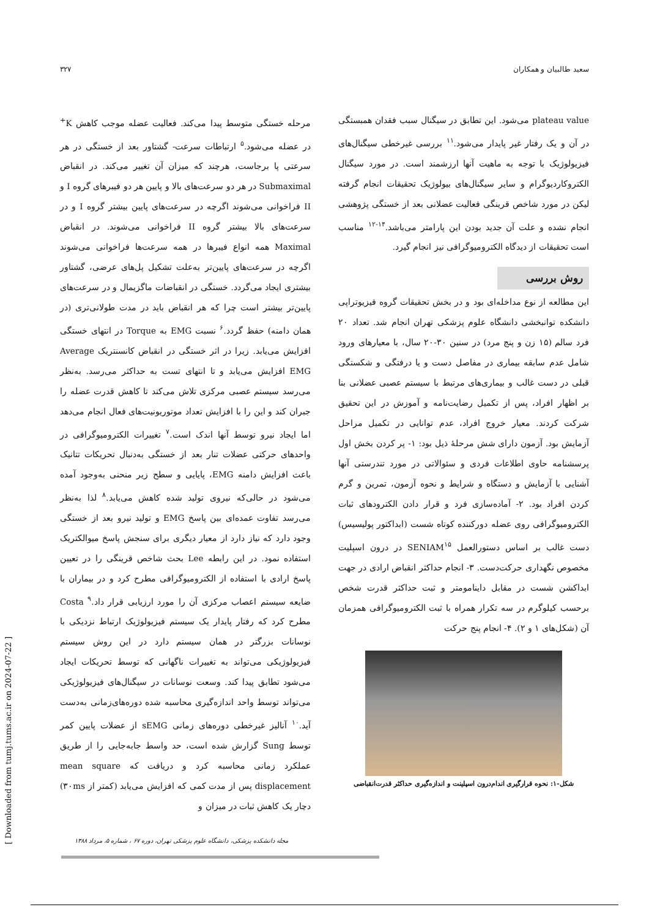سعید طالبیان و همکاران ۳۲۷
مرحله خستگی متوسط پیدا می‌کند. فعالیت عضله موجب کاهش K<sup>+</sup> در عضله می‌شود.<sup>۵</sup> ارتباطات سرعت- گشتاور بعد از خستگی در هر سرعتی پا برجاست، هرچند که میزان آن تغییر می‌کند. در انقباض Submaximal در هر دو سرعت‌های بالا و پایین هر دو فیبرهای گروه I و II فراخوانی می‌شوند اگرچه در سرعت‌های پایین بیشتر گروه I و در سرعت‌های بالا بیشتر گروه II فراخوانی می‌شوند. در انقباض Maximal همه انواع فیبرها در همه سرعت‌ها فراخوانی می‌شوند اگرچه در سرعت‌های پایین‌تر به‌علت تشکیل پل‌های عرضی، گشتاور بیشتری ایجاد می‌گردد. خستگی در انقباضات ماگزیمال و در سرعت‌های پایین‌تر بیشتر است چرا که هر انقباض باید در مدت طولانی‌تری (در همان دامنه) حفظ گردد.<sup>۶</sup> نسبت EMG به Torque در انتهای خستگی افزایش می‌یابد. زیرا در اثر خستگی در انقباض کانسنتریک Average EMG افزایش می‌یابد و تا انتهای تست به حداکثر می‌رسد. به‌نظر می‌رسد سیستم عصبی مرکزی تلاش می‌کند تا کاهش قدرت عضله را جبران کند و این را با افزایش تعداد موتوریونیت‌های فعال انجام می‌دهد اما ایجاد نیرو توسط آنها اندک است.<sup>۷</sup> تغییرات الکترومیوگرافی در واحدهای حرکتی عضلات تنار بعد از خستگی به‌دنبال تحریکات تتانیک باعث افزایش دامنه EMG، پایایی و سطح زیر منحنی به‌وجود آمده می‌شود در حالی‌که نیروی تولید شده کاهش می‌یابد.<sup>۸</sup> لذا به‌نظر می‌رسد تفاوت عمده‌ای بین پاسخ EMG و تولید نیرو بعد از خستگی وجود دارد که نیاز دارد از معیار دیگری برای سنجش پاسخ میوالکتریک استفاده نمود. در این رابطه Lee بحث شاخص قرینگی را در تعیین پاسخ ارادی با استفاده از الکترومیوگرافی مطرح کرد و در بیماران با ضایعه سیستم اعصاب مرکزی آن را مورد ارزیابی قرار داد.<sup>۹</sup> Costa مطرح کرد که رفتار پایدار یک سیستم فیزیولوژیک ارتباط نزدیکی با نوسانات بزرگتر در همان سیستم دارد در این روش سیستم فیزیولوژیکی می‌تواند به تغییرات ناگهانی که توسط تحریکات ایجاد می‌شود تطابق پیدا کند. وسعت نوسانات در سیگنال‌های فیزیولوژیکی می‌تواند توسط واحد اندازه‌گیری محاسبه شده دوره‌های‌زمانی به‌دست آید.<sup>۱۰</sup> آنالیز غیرخطی دوره‌های زمانی sEMG از عضلات پایین کمر توسط Sung گزارش شده است، حد واسط جابه‌جایی را از طریق عملکرد زمانی محاسبه کرد و دریافت که mean square displacement پس از مدت کمی که افزایش می‌یابد (کمتر از ۳۰ms) دچار یک کاهش ثبات در میزان و
plateau value می‌شود. این تطابق در سیگنال سبب فقدان همبستگی در آن و یک رفتار غیر پایدار می‌شود.<sup>۱۱</sup> بررسی غیرخطی سیگنال‌های فیزیولوژیک با توجه به ماهیت آنها ارزشمند است. در مورد سیگنال الکتروکاردیوگرام و سایر سیگنال‌های بیولوژیک تحقیقات انجام گرفته لیکن در مورد شاخص قرینگی فعالیت عضلانی بعد از خستگی پژوهشی انجام نشده و علت آن جدید بودن این پارامتر می‌باشد.<sup>۱۴-۱۲</sup> مناسب است تحقیقات از دیدگاه الکترومیوگرافی نیز انجام گیرد.
روش بررسی
این مطالعه از نوع مداخله‌ای بود و در بخش تحقیقات گروه فیزیوتراپی دانشکده توانبخشی دانشگاه علوم پزشکی تهران انجام شد. تعداد ۲۰ فرد سالم (۱۵ زن و پنج مرد) در سنین ۳۰-۲۰ سال، با معیارهای ورود شامل عدم سابقه بیماری در مفاصل دست و یا درفتگی و شکستگی قبلی در دست غالب و بیماری‌های مرتبط با سیستم عصبی عضلانی بنا بر اظهار افراد، پس از تکمیل رضایت‌نامه و آموزش در این تحقیق شرکت کردند. معیار خروج افراد، عدم توانایی در تکمیل مراحل آزمایش بود. آزمون دارای شش مرحلهٔ ذیل بود: ۱- پر کردن بخش اول پرسشنامه حاوی اطلاعات فردی و سئوالاتی در مورد تندرستی آنها آشنایی با آزمایش و دستگاه و شرایط و نحوه آزمون، تمرین و گرم کردن افراد بود. ۲- آماده‌سازی فرد و قرار دادن الکترودهای ثبات الکترومیوگرافی روی عضله دورکننده کوتاه شست (ابداکتور پولیسیس) دست غالب بر اساس دستورالعمل SENIAM<sup>۱۵</sup> در درون اسپلیت مخصوص نگهداری حرکت‌دست. ۳- انجام حداکثر انقباض ارادی در جهت ابداکشن شست در مقابل داینامومتر و ثبت حداکثر قدرت شخص برحسب کیلوگرم در سه تکرار همراه با ثبت الکترومیوگرافی همزمان آن (شکل‌های ۱ و ۲). ۴- انجام پنج حرکت
شکل-۱: نحوه قرارگیری اندام‌درون اسپلینت و اندازه‌گیری حداکثر قدرت‌انقباضی
مجله دانشکده پزشکی، دانشگاه علوم پزشکی تهران، دوره ۶۷ ، شماره ۵، مرداد ۱۳۸۸
[ Downloaded from tumj.tums.ac.ir on 2024-07-22 ]